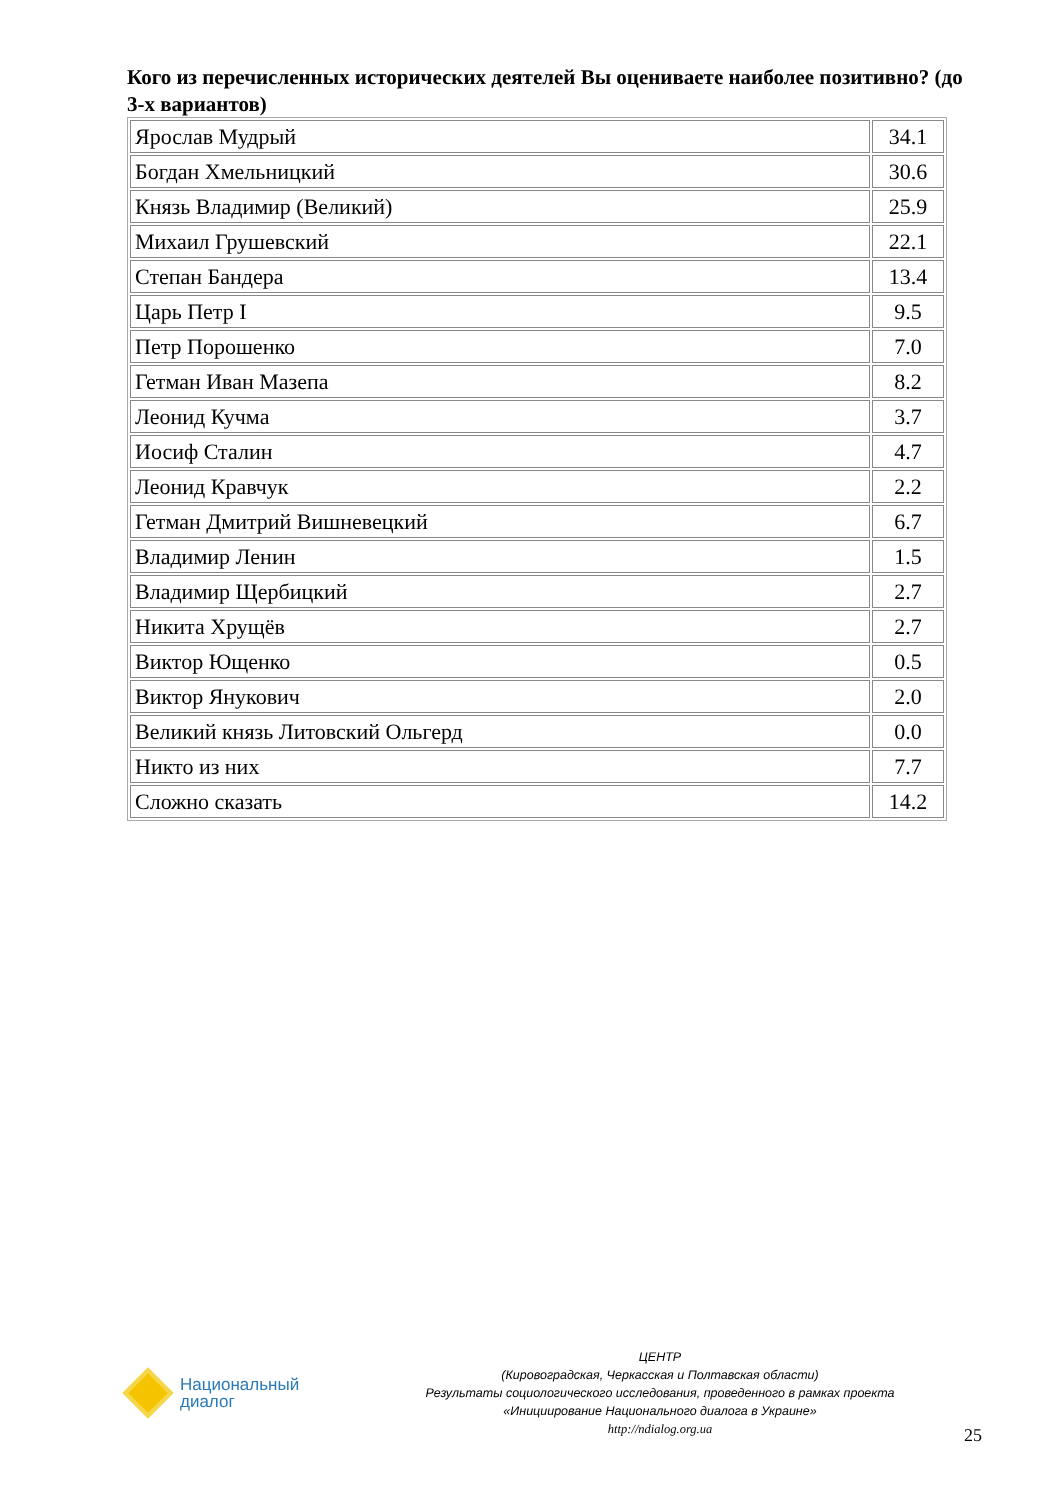Кого из перечисленных исторических деятелей Вы оцениваете наиболее позитивно? (до 3-х вариантов)
| Ярослав Мудрый | 34.1 |
| Богдан Хмельницкий | 30.6 |
| Князь Владимир (Великий) | 25.9 |
| Михаил Грушевский | 22.1 |
| Степан Бандера | 13.4 |
| Царь Петр I | 9.5 |
| Петр Порошенко | 7.0 |
| Гетман Иван Мазепа | 8.2 |
| Леонид Кучма | 3.7 |
| Иосиф Сталин | 4.7 |
| Леонид Кравчук | 2.2 |
| Гетман Дмитрий Вишневецкий | 6.7 |
| Владимир Ленин | 1.5 |
| Владимир Щербицкий | 2.7 |
| Никита Хрущёв | 2.7 |
| Виктор Ющенко | 0.5 |
| Виктор Янукович | 2.0 |
| Великий князь Литовский Ольгерд | 0.0 |
| Никто из них | 7.7 |
| Сложно сказать | 14.2 |
Национальный
диалог
ЦЕНТР
(Кировоградская, Черкасская и Полтавская области)
Результаты социологического исследования, проведенного в рамках проекта
«Инициирование Национального диалога в Украине»
http://ndialog.org.ua
25